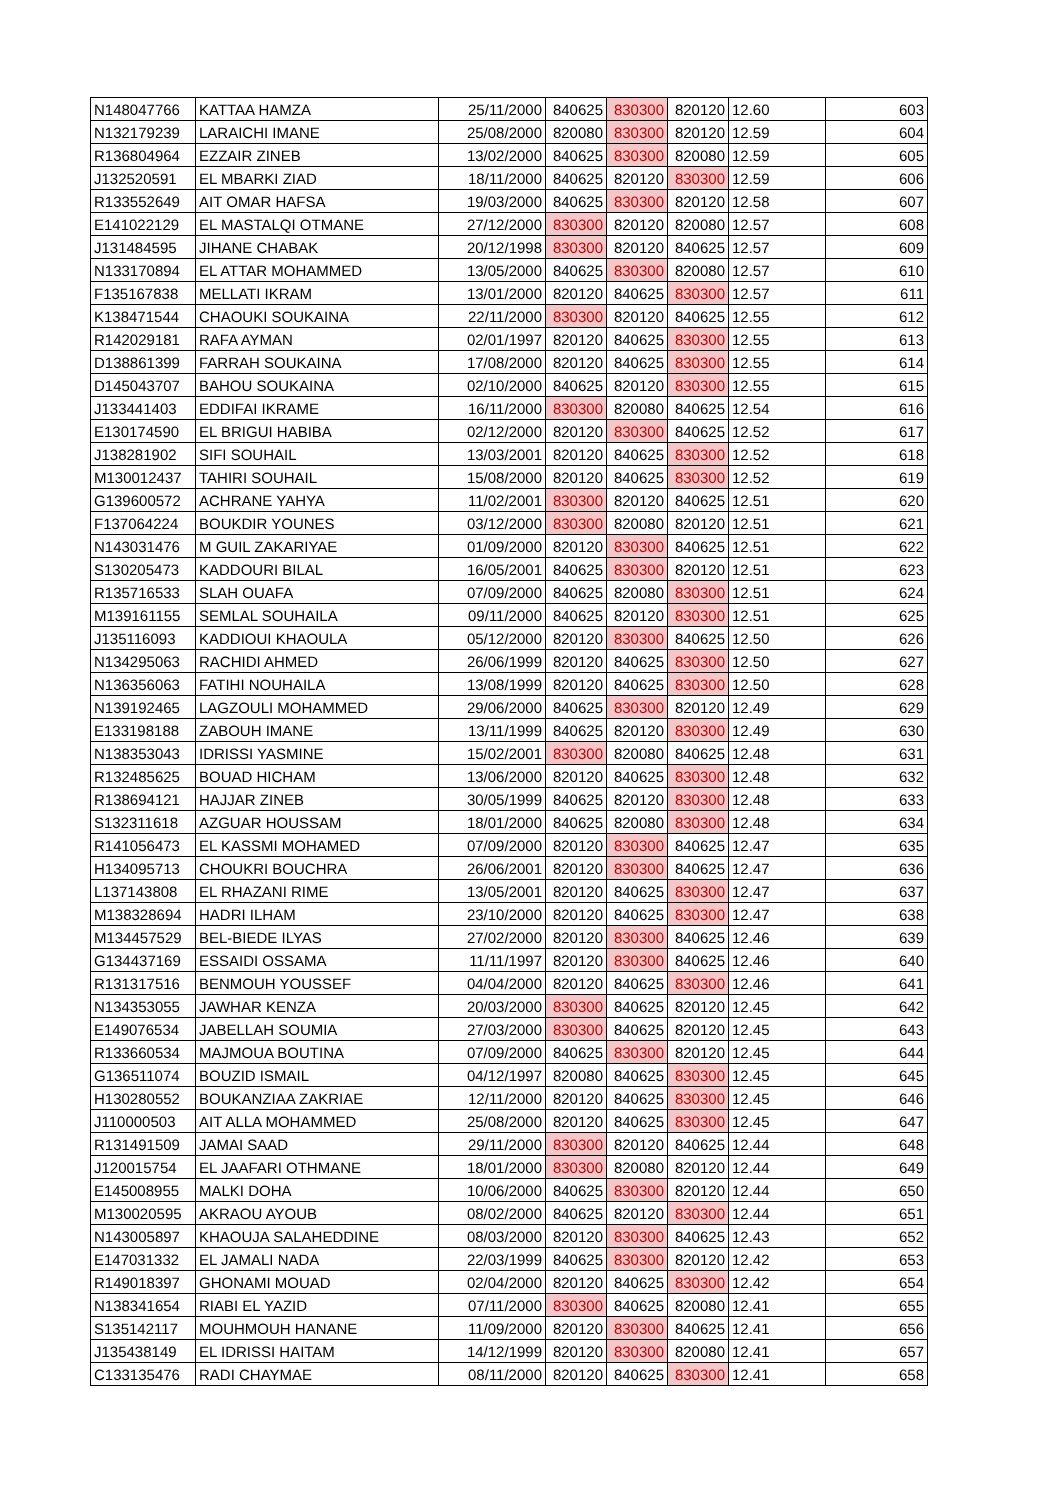| N148047766 | KATTAA HAMZA | 25/11/2000 | 840625 | 830300 | 820120 | 12.60 | 603 |
| N132179239 | LARAICHI IMANE | 25/08/2000 | 820080 | 830300 | 820120 | 12.59 | 604 |
| R136804964 | EZZAIR ZINEB | 13/02/2000 | 840625 | 830300 | 820080 | 12.59 | 605 |
| J132520591 | EL MBARKI ZIAD | 18/11/2000 | 840625 | 820120 | 830300 | 12.59 | 606 |
| R133552649 | AIT OMAR HAFSA | 19/03/2000 | 840625 | 830300 | 820120 | 12.58 | 607 |
| E141022129 | EL MASTALQI OTMANE | 27/12/2000 | 830300 | 820120 | 820080 | 12.57 | 608 |
| J131484595 | JIHANE CHABAK | 20/12/1998 | 830300 | 820120 | 840625 | 12.57 | 609 |
| N133170894 | EL ATTAR MOHAMMED | 13/05/2000 | 840625 | 830300 | 820080 | 12.57 | 610 |
| F135167838 | MELLATI IKRAM | 13/01/2000 | 820120 | 840625 | 830300 | 12.57 | 611 |
| K138471544 | CHAOUKI SOUKAINA | 22/11/2000 | 830300 | 820120 | 840625 | 12.55 | 612 |
| R142029181 | RAFA AYMAN | 02/01/1997 | 820120 | 840625 | 830300 | 12.55 | 613 |
| D138861399 | FARRAH SOUKAINA | 17/08/2000 | 820120 | 840625 | 830300 | 12.55 | 614 |
| D145043707 | BAHOU SOUKAINA | 02/10/2000 | 840625 | 820120 | 830300 | 12.55 | 615 |
| J133441403 | EDDIFAI IKRAME | 16/11/2000 | 830300 | 820080 | 840625 | 12.54 | 616 |
| E130174590 | EL BRIGUI HABIBA | 02/12/2000 | 820120 | 830300 | 840625 | 12.52 | 617 |
| J138281902 | SIFI SOUHAIL | 13/03/2001 | 820120 | 840625 | 830300 | 12.52 | 618 |
| M130012437 | TAHIRI SOUHAIL | 15/08/2000 | 820120 | 840625 | 830300 | 12.52 | 619 |
| G139600572 | ACHRANE YAHYA | 11/02/2001 | 830300 | 820120 | 840625 | 12.51 | 620 |
| F137064224 | BOUKDIR YOUNES | 03/12/2000 | 830300 | 820080 | 820120 | 12.51 | 621 |
| N143031476 | M GUIL ZAKARIYAE | 01/09/2000 | 820120 | 830300 | 840625 | 12.51 | 622 |
| S130205473 | KADDOURI BILAL | 16/05/2001 | 840625 | 830300 | 820120 | 12.51 | 623 |
| R135716533 | SLAH OUAFA | 07/09/2000 | 840625 | 820080 | 830300 | 12.51 | 624 |
| M139161155 | SEMLAL SOUHAILA | 09/11/2000 | 840625 | 820120 | 830300 | 12.51 | 625 |
| J135116093 | KADDIOUI KHAOULA | 05/12/2000 | 820120 | 830300 | 840625 | 12.50 | 626 |
| N134295063 | RACHIDI AHMED | 26/06/1999 | 820120 | 840625 | 830300 | 12.50 | 627 |
| N136356063 | FATIHI NOUHAILA | 13/08/1999 | 820120 | 840625 | 830300 | 12.50 | 628 |
| N139192465 | LAGZOULI MOHAMMED | 29/06/2000 | 840625 | 830300 | 820120 | 12.49 | 629 |
| E133198188 | ZABOUH IMANE | 13/11/1999 | 840625 | 820120 | 830300 | 12.49 | 630 |
| N138353043 | IDRISSI YASMINE | 15/02/2001 | 830300 | 820080 | 840625 | 12.48 | 631 |
| R132485625 | BOUAD HICHAM | 13/06/2000 | 820120 | 840625 | 830300 | 12.48 | 632 |
| R138694121 | HAJJAR ZINEB | 30/05/1999 | 840625 | 820120 | 830300 | 12.48 | 633 |
| S132311618 | AZGUAR HOUSSAM | 18/01/2000 | 840625 | 820080 | 830300 | 12.48 | 634 |
| R141056473 | EL KASSMI MOHAMED | 07/09/2000 | 820120 | 830300 | 840625 | 12.47 | 635 |
| H134095713 | CHOUKRI BOUCHRA | 26/06/2001 | 820120 | 830300 | 840625 | 12.47 | 636 |
| L137143808 | EL RHAZANI RIME | 13/05/2001 | 820120 | 840625 | 830300 | 12.47 | 637 |
| M138328694 | HADRI ILHAM | 23/10/2000 | 820120 | 840625 | 830300 | 12.47 | 638 |
| M134457529 | BEL-BIEDE ILYAS | 27/02/2000 | 820120 | 830300 | 840625 | 12.46 | 639 |
| G134437169 | ESSAIDI OSSAMA | 11/11/1997 | 820120 | 830300 | 840625 | 12.46 | 640 |
| R131317516 | BENMOUH YOUSSEF | 04/04/2000 | 820120 | 840625 | 830300 | 12.46 | 641 |
| N134353055 | JAWHAR KENZA | 20/03/2000 | 830300 | 840625 | 820120 | 12.45 | 642 |
| E149076534 | JABELLAH SOUMIA | 27/03/2000 | 830300 | 840625 | 820120 | 12.45 | 643 |
| R133660534 | MAJMOUA BOUTINA | 07/09/2000 | 840625 | 830300 | 820120 | 12.45 | 644 |
| G136511074 | BOUZID ISMAIL | 04/12/1997 | 820080 | 840625 | 830300 | 12.45 | 645 |
| H130280552 | BOUKANZIAA ZAKRIAE | 12/11/2000 | 820120 | 840625 | 830300 | 12.45 | 646 |
| J110000503 | AIT ALLA MOHAMMED | 25/08/2000 | 820120 | 840625 | 830300 | 12.45 | 647 |
| R131491509 | JAMAI SAAD | 29/11/2000 | 830300 | 820120 | 840625 | 12.44 | 648 |
| J120015754 | EL JAAFARI OTHMANE | 18/01/2000 | 830300 | 820080 | 820120 | 12.44 | 649 |
| E145008955 | MALKI DOHA | 10/06/2000 | 840625 | 830300 | 820120 | 12.44 | 650 |
| M130020595 | AKRAOU AYOUB | 08/02/2000 | 840625 | 820120 | 830300 | 12.44 | 651 |
| N143005897 | KHAOUJA SALAHEDDINE | 08/03/2000 | 820120 | 830300 | 840625 | 12.43 | 652 |
| E147031332 | EL JAMALI NADA | 22/03/1999 | 840625 | 830300 | 820120 | 12.42 | 653 |
| R149018397 | GHONAMI MOUAD | 02/04/2000 | 820120 | 840625 | 830300 | 12.42 | 654 |
| N138341654 | RIABI EL YAZID | 07/11/2000 | 830300 | 840625 | 820080 | 12.41 | 655 |
| S135142117 | MOUHMOUH HANANE | 11/09/2000 | 820120 | 830300 | 840625 | 12.41 | 656 |
| J135438149 | EL IDRISSI HAITAM | 14/12/1999 | 820120 | 830300 | 820080 | 12.41 | 657 |
| C133135476 | RADI CHAYMAE | 08/11/2000 | 820120 | 840625 | 830300 | 12.41 | 658 |